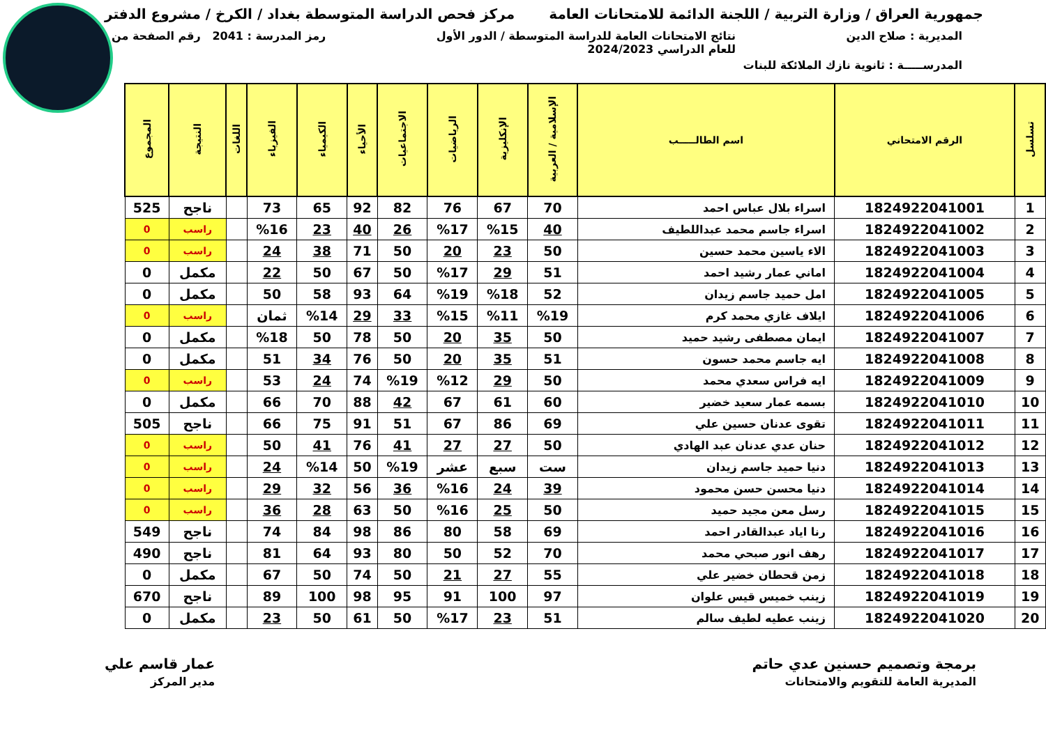جمهورية العراق / وزارة التربية / اللجنة الدائمة للامتحانات العامة
مركز فحص الدراسة المتوسطة بغداد / الكرخ / مشروع الدفتر
المديرية : صلاح الدين نتائج الامتحانات العامة للدراسة المتوسطة / الدور الأول
للعام الدراسي 2024/2023
رمز المدرسة : 2041 رقم الصفحة من
المدرســـــة : ثانوية نازك الملائكة للبنات
| تسلسل | الرقم الامتحاني | اسم الطالـــــب | الإسلامية / العربية | الإنكليزية | الرياضيات | الاجتماعيات | الأحياء | الكيمياء | الفيزياء | اللغات | النتيجة | المجموع |
| --- | --- | --- | --- | --- | --- | --- | --- | --- | --- | --- | --- | --- |
| 1 | 1824922041001 | اسراء بلال عباس احمد | 70 | 67 | 76 | 82 | 92 | 65 | 73 | | ناجح | 525 |
| 2 | 1824922041002 | اسراء جاسم محمد عبداللطيف | 40 | %15 | %17 | 26 | 40 | 23 | %16 | | راسب | 0 |
| 3 | 1824922041003 | الاء ياسين محمد حسين | 50 | 23 | 20 | 50 | 71 | 38 | 24 | | راسب | 0 |
| 4 | 1824922041004 | اماني عمار رشيد احمد | 51 | 29 | %17 | 50 | 67 | 50 | 22 | | مكمل | 0 |
| 5 | 1824922041005 | امل حميد جاسم زيدان | 52 | %18 | %19 | 64 | 93 | 58 | 50 | | مكمل | 0 |
| 6 | 1824922041006 | ايلاف غازي محمد كرم | %19 | %11 | %15 | 33 | 29 | %14 | ثمان | | راسب | 0 |
| 7 | 1824922041007 | ايمان مصطفى رشيد حميد | 50 | 35 | 20 | 50 | 78 | 50 | %18 | | مكمل | 0 |
| 8 | 1824922041008 | ايه جاسم محمد حسون | 51 | 35 | 20 | 50 | 76 | 34 | 51 | | مكمل | 0 |
| 9 | 1824922041009 | ايه فراس سعدي محمد | 50 | 29 | %12 | %19 | 74 | 24 | 53 | | راسب | 0 |
| 10 | 1824922041010 | بسمه عمار سعيد خضير | 60 | 61 | 67 | 42 | 88 | 70 | 66 | | مكمل | 0 |
| 11 | 1824922041011 | تقوى عدنان حسين علي | 69 | 86 | 67 | 51 | 91 | 75 | 66 | | ناجح | 505 |
| 12 | 1824922041012 | حنان عدي عدنان عبد الهادي | 50 | 27 | 27 | 41 | 76 | 41 | 50 | | راسب | 0 |
| 13 | 1824922041013 | دنيا حميد جاسم زيدان | ست | سبع | عشر | %19 | 50 | %14 | 24 | | راسب | 0 |
| 14 | 1824922041014 | دنيا محسن حسن محمود | 39 | 24 | %16 | 36 | 56 | 32 | 29 | | راسب | 0 |
| 15 | 1824922041015 | رسل معن مجيد حميد | 50 | 25 | %16 | 50 | 63 | 28 | 36 | | راسب | 0 |
| 16 | 1824922041016 | رنا اياد عبدالقادر احمد | 69 | 58 | 80 | 86 | 98 | 84 | 74 | | ناجح | 549 |
| 17 | 1824922041017 | رهف انور صبحي محمد | 70 | 52 | 50 | 80 | 93 | 64 | 81 | | ناجح | 490 |
| 18 | 1824922041018 | زمن قحطان خضير علي | 55 | 27 | 21 | 50 | 74 | 50 | 67 | | مكمل | 0 |
| 19 | 1824922041019 | زينب خميس قيس علوان | 97 | 100 | 91 | 95 | 98 | 100 | 89 | | ناجح | 670 |
| 20 | 1824922041020 | زينب عطيه لطيف سالم | 51 | 23 | %17 | 50 | 61 | 50 | 23 | | مكمل | 0 |
برمجة وتصميم حسنين عدي حاتم
المديرية العامة للتقويم والامتحانات
عمار قاسم علي
مدير المركز